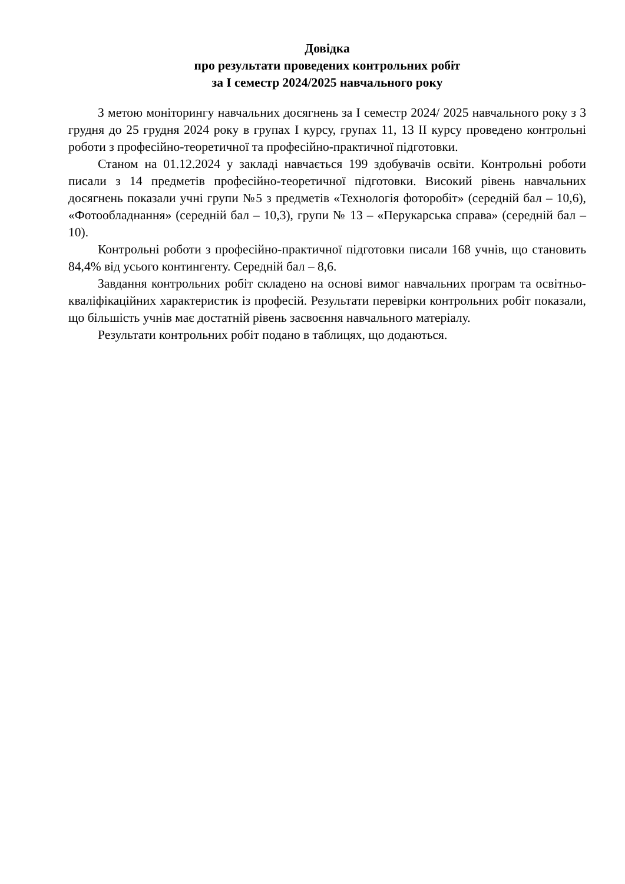Довідка
про результати проведених контрольних робіт
за І семестр 2024/2025 навчального року
З метою моніторингу навчальних досягнень за І семестр 2024/ 2025 навчального року з 3 грудня до 25 грудня 2024 року в групах І курсу, групах 11, 13 ІІ курсу проведено контрольні роботи з професійно-теоретичної та професійно-практичної підготовки.
Станом на 01.12.2024 у закладі навчається 199 здобувачів освіти. Контрольні роботи писали з 14 предметів професійно-теоретичної підготовки. Високий рівень навчальних досягнень показали учні групи №5 з предметів «Технологія фоторобіт» (середній бал – 10,6), «Фотообладнання» (середній бал – 10,3), групи № 13 – «Перукарська справа» (середній бал – 10).
Контрольні роботи з професійно-практичної підготовки писали 168 учнів, що становить 84,4% від усього контингенту. Середній бал – 8,6.
Завдання контрольних робіт складено на основі вимог навчальних програм та освітньо-кваліфікаційних характеристик із професій. Результати перевірки контрольних робіт показали, що більшість учнів має достатній рівень засвоєння навчального матеріалу.
Результати контрольних робіт подано в таблицях, що додаються.